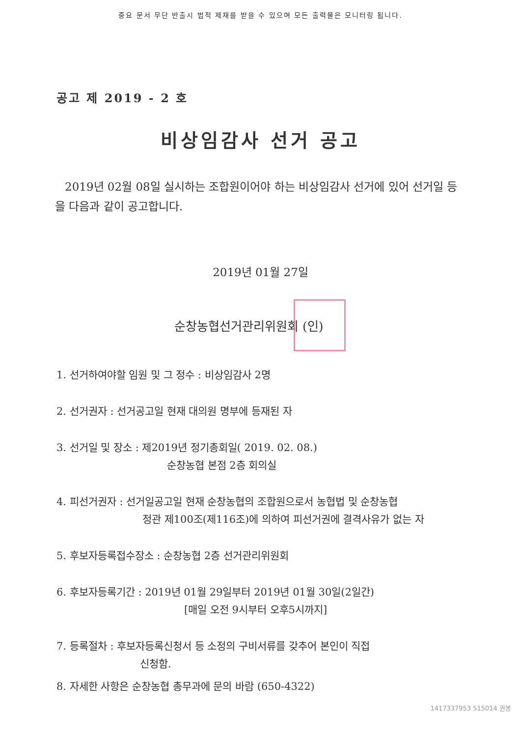중요 문서 무단 반출시 법적 제재를 받을 수 있으며 모든 출력물은 모니터링 됩니다.
공고 제 2019 - 2 호
비상임감사 선거 공고
2019년 02월 08일 실시하는 조합원이어야 하는 비상임감사 선거에 있어 선거일 등을 다음과 같이 공고합니다.
2019년 01월 27일
순창농협선거관리위원회 (인)
1. 선거하여야할 임원 및 그 정수 : 비상임감사 2명
2. 선거권자 : 선거공고일 현재 대의원 명부에 등재된 자
3. 선거일 및 장소 : 제2019년 정기총회일( 2019. 02. 08.)
순창농협 본점 2층 회의실
4. 피선거권자 : 선거일공고일 현재 순창농협의 조합원으로서 농협법 및 순창농협
정관 제100조(제116조)에 의하여 피선거권에 결격사유가 없는 자
5. 후보자등록접수장소 : 순창농협 2층 선거관리위원회
6. 후보자등록기간 : 2019년 01월 29일부터 2019년 01월 30일(2일간)
[매일 오전 9시부터 오후5시까지]
7. 등록절차 : 후보자등록신청서 등 소정의 구비서류를 갖추어 본인이 직접
신청함.
8. 자세한 사항은 순창농협 총무과에 문의 바람 (650-4322)
1417337953 515014 권봉